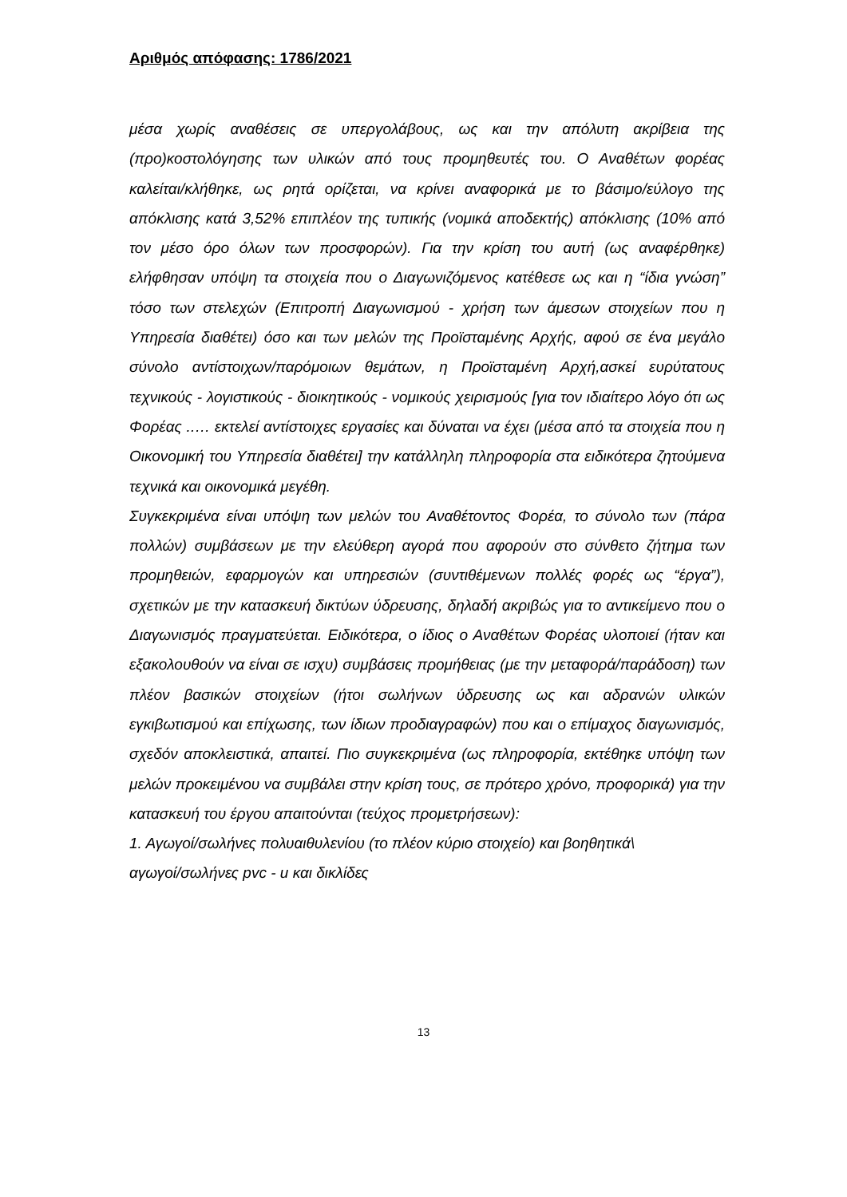Αριθμός απόφασης: 1786/2021
μέσα χωρίς αναθέσεις σε υπεργολάβους, ως και την απόλυτη ακρίβεια της (προ)κοστολόγησης των υλικών από τους προμηθευτές του. Ο Αναθέτων φορέας καλείται/κλήθηκε, ως ρητά ορίζεται, να κρίνει αναφορικά με το βάσιμο/εύλογο της απόκλισης κατά 3,52% επιπλέον της τυπικής (νομικά αποδεκτής) απόκλισης (10% από τον μέσο όρο όλων των προσφορών). Για την κρίση του αυτή (ως αναφέρθηκε) ελήφθησαν υπόψη τα στοιχεία που ο Διαγωνιζόμενος κατέθεσε ως και η “ίδια γνώση” τόσο των στελεχών (Επιτροπή Διαγωνισμού - χρήση των άμεσων στοιχείων που η Υπηρεσία διαθέτει) όσο και των μελών της Προϊσταμένης Αρχής, αφού σε ένα μεγάλο σύνολο αντίστοιχων/παρόμοιων θεμάτων, η Προϊσταμένη Αρχή,ασκεί ευρύτατους τεχνικούς - λογιστικούς - διοικητικούς - νομικούς χειρισμούς [για τον ιδιαίτερο λόγο ότι ως Φορέας ..… εκτελεί αντίστοιχες εργασίες και δύναται να έχει (μέσα από τα στοιχεία που η Οικονομική του Υπηρεσία διαθέτει] την κατάλληλη πληροφορία στα ειδικότερα ζητούμενα τεχνικά και οικονομικά μεγέθη.
Συγκεκριμένα είναι υπόψη των μελών του Αναθέτοντος Φορέα, το σύνολο των (πάρα πολλών) συμβάσεων με την ελεύθερη αγορά που αφορούν στο σύνθετο ζήτημα των προμηθειών, εφαρμογών και υπηρεσιών (συντιθέμενων πολλές φορές ως “έργα”), σχετικών με την κατασκευή δικτύων ύδρευσης, δηλαδή ακριβώς για το αντικείμενο που ο Διαγωνισμός πραγματεύεται. Ειδικότερα, ο ίδιος ο Αναθέτων Φορέας υλοποιεί (ήταν και εξακολουθούν να είναι σε ισχυ) συμβάσεις προμήθειας (με την μεταφορά/παράδοση) των πλέον βασικών στοιχείων (ήτοι σωλήνων ύδρευσης ως και αδρανών υλικών εγκιβωτισμού και επίχωσης, των ίδιων προδιαγραφών) που και ο επίμαχος διαγωνισμός, σχεδόν αποκλειστικά, απαιτεί. Πιο συγκεκριμένα (ως πληροφορία, εκτέθηκε υπόψη των μελών προκειμένου να συμβάλει στην κρίση τους, σε πρότερο χρόνο, προφορικά) για την κατασκευή του έργου απαιτούνται (τεύχος προμετρήσεων):
1. Αγωγοί/σωλήνες πολυαιθυλενίου (το πλέον κύριο στοιχείο) και βοηθητικά\
αγωγοί/σωλήνες pvc - u και δικλίδες
13